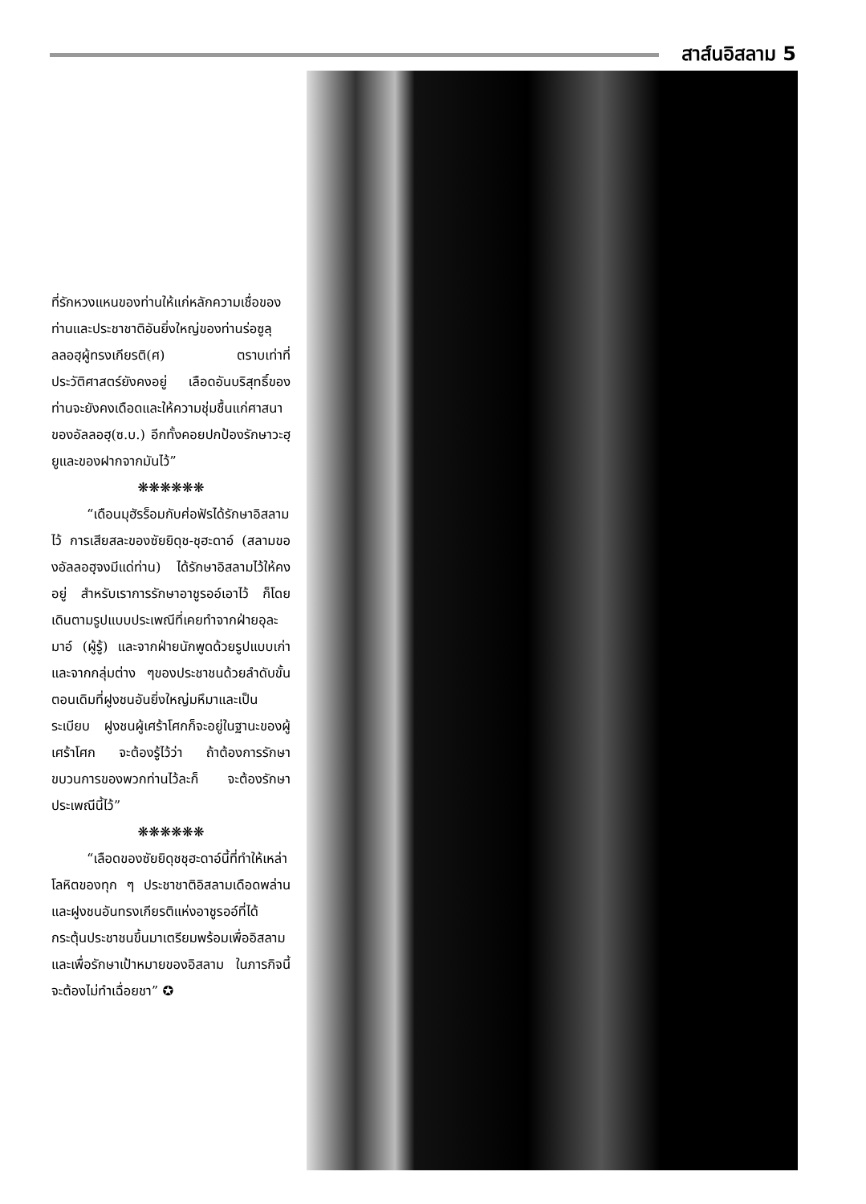สาส์นอิสลาม 5
ที่รักหวงแหนของท่านให้แก่หลักความเชื่อของท่านและประชาชาติอันยิ่งใหญ่ของท่านร่อซูลุลลอฮฺผู้ทรงเกียรติ(ศ) ตราบเท่าที่ประวัติศาสตร์ยังคงอยู่ เลือดอันบริสุทธิ์ของท่านจะยังคงเดือดและให้ความชุ่มชื้นแก่ศาสนาของอัลลอฮฺ(ซ.บ.) อีกทั้งคอยปกป้องรักษาวะฮฺยูและของฝากจากมันไว้”
❋❋❋❋❋❋
“เดือนมุฮัรร็อมกับศ่อฟัรได้รักษาอิสลามไว้ การเสียสละของซัยยิดุช-ชุฮะดาอ์ (สลามของอัลลอฮฺจงมีแด่ท่าน) ได้รักษาอิสลามไว้ให้คงอยู่ สำหรับเราการรักษาอาชูรออ์เอาไว้ ก็โดยเดินตามรูปแบบประเพณีที่เคยทำจากฝ่ายอุละมาอ์ (ผู้รู้) และจากฝ่ายนักพูดด้วยรูปแบบเก่าและจากกลุ่มต่าง ๆของประชาชนด้วยลำดับขั้นตอนเดิมที่ฝูงชนอันยิ่งใหญ่มหึมาและเป็นระเบียบ ฝูงชนผู้เศร้าโศกก็จะอยู่ในฐานะของผู้เศร้าโศก จะต้องรู้ไว้ว่า ถ้าต้องการรักษาขบวนการของพวกท่านไว้ละก็ จะต้องรักษาประเพณีนี้ไว้”
❋❋❋❋❋❋
“เลือดของซัยยิดุชชุฮะดาอ์นี้ที่ทำให้เหล่าโลหิตของทุก ๆ ประชาชาติอิสลามเดือดพล่านและฝูงชนอันทรงเกียรติแห่งอาชูรออ์ที่ได้กระตุ้นประชาชนขึ้นมาเตรียมพร้อมเพื่ออิสลามและเพื่อรักษาเป้าหมายของอิสลาม ในภารกิจนี้จะต้องไม่ทำเฉื่อยชา” ✪